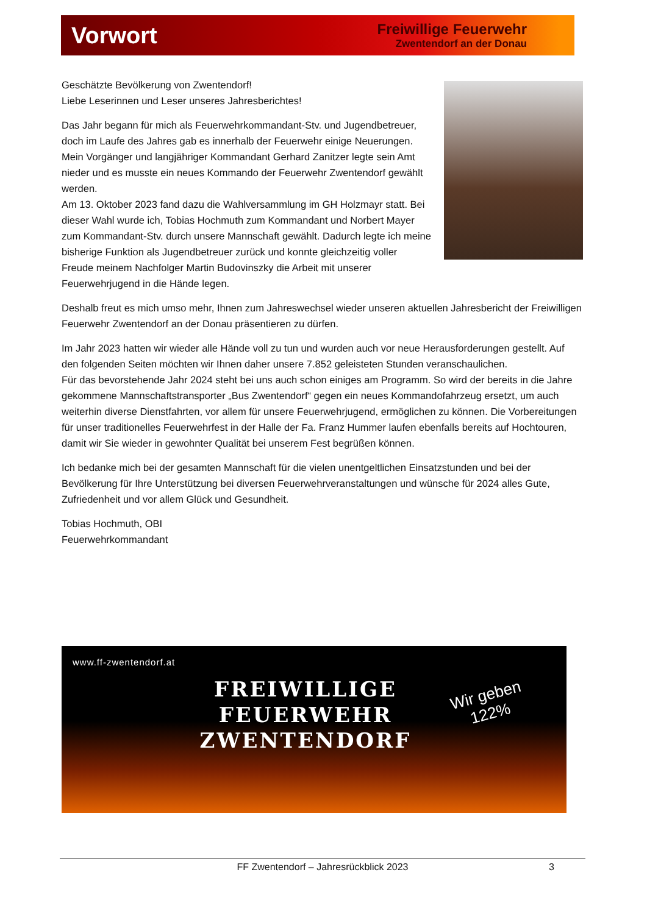Vorwort
Freiwillige Feuerwehr
Zwentendorf an der Donau
Geschätzte Bevölkerung von Zwentendorf!
Liebe Leserinnen und Leser unseres Jahresberichtes!
Das Jahr begann für mich als Feuerwehrkommandant-Stv. und Jugendbetreuer, doch im Laufe des Jahres gab es innerhalb der Feuerwehr einige Neuerungen. Mein Vorgänger und langjähriger Kommandant Gerhard Zanitzer legte sein Amt nieder und es musste ein neues Kommando der Feuerwehr Zwentendorf gewählt werden.
Am 13. Oktober 2023 fand dazu die Wahlversammlung im GH Holzmayr statt. Bei dieser Wahl wurde ich, Tobias Hochmuth zum Kommandant und Norbert Mayer zum Kommandant-Stv. durch unsere Mannschaft gewählt. Dadurch legte ich meine bisherige Funktion als Jugendbetreuer zurück und konnte gleichzeitig voller Freude meinem Nachfolger Martin Budovinszky die Arbeit mit unserer Feuerwehrjugend in die Hände legen.
Deshalb freut es mich umso mehr, Ihnen zum Jahreswechsel wieder unseren aktuellen Jahresbericht der Freiwilligen Feuerwehr Zwentendorf an der Donau präsentieren zu dürfen.
Im Jahr 2023 hatten wir wieder alle Hände voll zu tun und wurden auch vor neue Herausforderungen gestellt. Auf den folgenden Seiten möchten wir Ihnen daher unsere 7.852 geleisteten Stunden veranschaulichen.
Für das bevorstehende Jahr 2024 steht bei uns auch schon einiges am Programm. So wird der bereits in die Jahre gekommene Mannschaftstransporter „Bus Zwentendorf“ gegen ein neues Kommandofahrzeug ersetzt, um auch weiterhin diverse Dienstfahrten, vor allem für unsere Feuerwehrjugend, ermöglichen zu können. Die Vorbereitungen für unser traditionelles Feuerwehrfest in der Halle der Fa. Franz Hummer laufen ebenfalls bereits auf Hochtouren, damit wir Sie wieder in gewohnter Qualität bei unserem Fest begrüßen können.
Ich bedanke mich bei der gesamten Mannschaft für die vielen unentgeltlichen Einsatzstunden und bei der Bevölkerung für Ihre Unterstützung bei diversen Feuerwehrveranstaltungen und wünsche für 2024 alles Gute, Zufriedenheit und vor allem Glück und Gesundheit.
Tobias Hochmuth, OBI
Feuerwehrkommandant
www.ff-zwentendorf.at
FREIWILLIGE
FEUERWEHR
ZWENTENDORF
Wir geben
122%
FF Zwentendorf – Jahresrückblick 2023 3